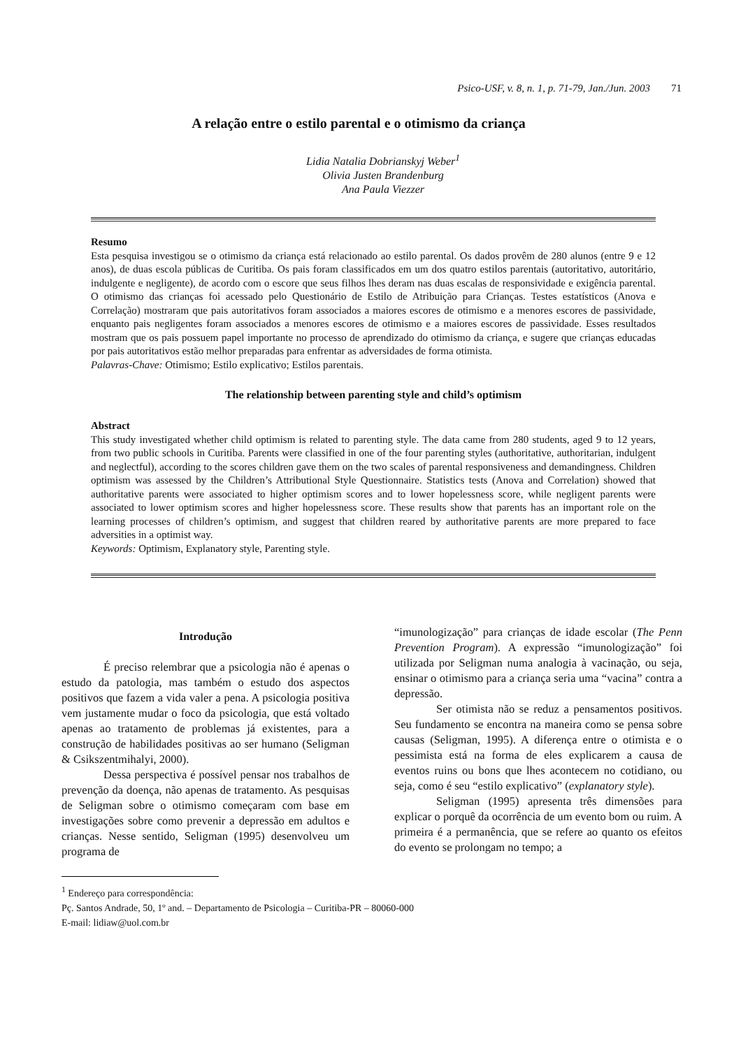Psico-USF, v. 8, n. 1, p. 71-79, Jan./Jun. 2003 71
A relação entre o estilo parental e o otimismo da criança
Lidia Natalia Dobrianskyj Weber<sup>1</sup>
Olivia Justen Brandenburg
Ana Paula Viezzer
Resumo
Esta pesquisa investigou se o otimismo da criança está relacionado ao estilo parental. Os dados provêm de 280 alunos (entre 9 e 12 anos), de duas escola públicas de Curitiba. Os pais foram classificados em um dos quatro estilos parentais (autoritativo, autoritário, indulgente e negligente), de acordo com o escore que seus filhos lhes deram nas duas escalas de responsividade e exigência parental. O otimismo das crianças foi acessado pelo Questionário de Estilo de Atribuição para Crianças. Testes estatísticos (Anova e Correlação) mostraram que pais autoritativos foram associados a maiores escores de otimismo e a menores escores de passividade, enquanto pais negligentes foram associados a menores escores de otimismo e a maiores escores de passividade. Esses resultados mostram que os pais possuem papel importante no processo de aprendizado do otimismo da criança, e sugere que crianças educadas por pais autoritativos estão melhor preparadas para enfrentar as adversidades de forma otimista.
Palavras-Chave: Otimismo; Estilo explicativo; Estilos parentais.
The relationship between parenting style and child’s optimism
Abstract
This study investigated whether child optimism is related to parenting style. The data came from 280 students, aged 9 to 12 years, from two public schools in Curitiba. Parents were classified in one of the four parenting styles (authoritative, authoritarian, indulgent and neglectful), according to the scores children gave them on the two scales of parental responsiveness and demandingness. Children optimism was assessed by the Children’s Attributional Style Questionnaire. Statistics tests (Anova and Correlation) showed that authoritative parents were associated to higher optimism scores and to lower hopelessness score, while negligent parents were associated to lower optimism scores and higher hopelessness score. These results show that parents has an important role on the learning processes of children’s optimism, and suggest that children reared by authoritative parents are more prepared to face adversities in a optimist way.
Keywords: Optimism, Explanatory style, Parenting style.
Introdução
É preciso relembrar que a psicologia não é apenas o estudo da patologia, mas também o estudo dos aspectos positivos que fazem a vida valer a pena. A psicologia positiva vem justamente mudar o foco da psicologia, que está voltado apenas ao tratamento de problemas já existentes, para a construção de habilidades positivas ao ser humano (Seligman & Csikszentmihalyi, 2000).
Dessa perspectiva é possível pensar nos trabalhos de prevenção da doença, não apenas de tratamento. As pesquisas de Seligman sobre o otimismo começaram com base em investigações sobre como prevenir a depressão em adultos e crianças. Nesse sentido, Seligman (1995) desenvolveu um programa de
“imunologização” para crianças de idade escolar (The Penn Prevention Program). A expressão “imunologização” foi utilizada por Seligman numa analogia à vacinação, ou seja, ensinar o otimismo para a criança seria uma “vacina” contra a depressão.
Ser otimista não se reduz a pensamentos positivos. Seu fundamento se encontra na maneira como se pensa sobre causas (Seligman, 1995). A diferença entre o otimista e o pessimista está na forma de eles explicarem a causa de eventos ruins ou bons que lhes acontecem no cotidiano, ou seja, como é seu “estilo explicativo” (explanatory style).
Seligman (1995) apresenta três dimensões para explicar o porquê da ocorrência de um evento bom ou ruim. A primeira é a permanência, que se refere ao quanto os efeitos do evento se prolongam no tempo; a
<sup>1</sup> Endereço para correspondência:
Pç. Santos Andrade, 50, 1º and. – Departamento de Psicologia – Curitiba-PR – 80060-000
E-mail: lidiaw@uol.com.br